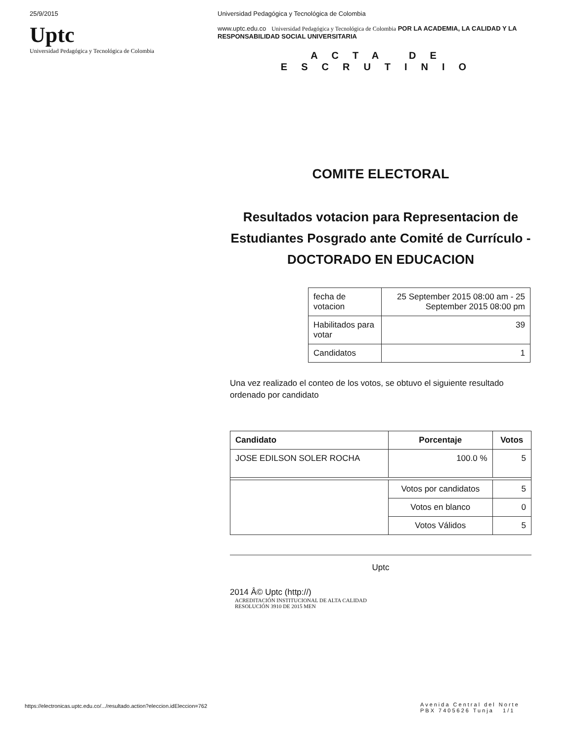25/9/2015
Uptc
Universidad Pedagógica y Tecnológica de Colombia
Universidad Pedagógica y Tecnológica de Colombia
www.uptc.edu.co Universidad Pedagógica y Tecnológica de Colombia POR LA ACADEMIA, LA CALIDAD Y LA RESPONSABILIDAD SOCIAL UNIVERSITARIA
ACTA DE
ESCRUTINIO
COMITE ELECTORAL
Resultados votacion para Representacion de Estudiantes Posgrado ante Comité de Currículo - DOCTORADO EN EDUCACION
| fecha de votacion | 25 September 2015 08:00 am - 25 September 2015 08:00 pm |
| Habilitados para votar | 39 |
| Candidatos | 1 |
Una vez realizado el conteo de los votos, se obtuvo el siguiente resultado ordenado por candidato
| Candidato | Porcentaje | Votos |
| --- | --- | --- |
| JOSE EDILSON SOLER ROCHA | 100.0 % | 5 |
| | Votos por candidatos | 5 |
| | Votos en blanco | 0 |
| | Votos Válidos | 5 |
Uptc
2014 Â© Uptc (http://)
ACREDITACIÓN INSTITUCIONAL DE ALTA CALIDAD
RESOLUCIÓN 3910 DE 2015 MEN
https://electronicas.uptc.edu.co/.../resultado.action?eleccion.idEleccion=762
Avenida Central del Norte
PBX 7405626 Tunja 1/1